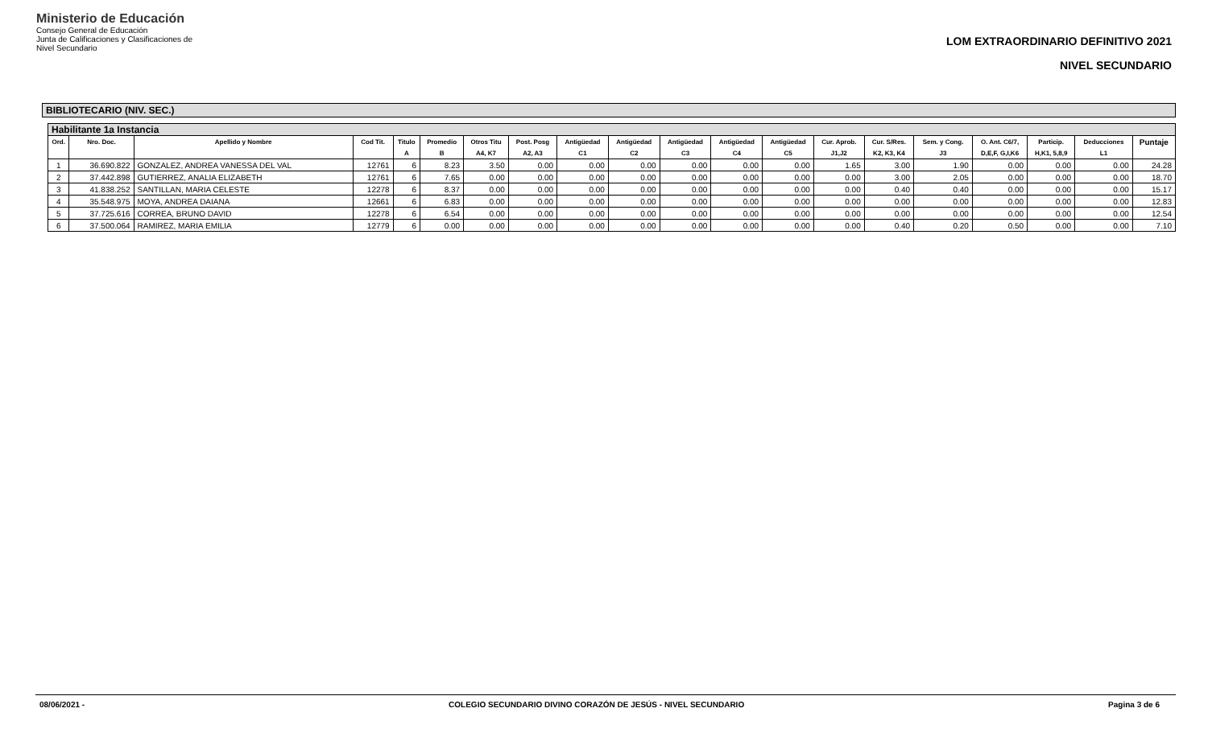Ministerio de Educación
Consejo General de Educación
Junta de Calificaciones y Clasificaciones de
Nivel Secundario
LOM EXTRAORDINARIO DEFINITIVO 2021
NIVEL SECUNDARIO
BIBLIOTECARIO (NIV. SEC.)
Habilitante 1a Instancia
| Ord. | Nro. Doc. | Apellido y Nombre | Cod Tit. | Titulo | Promedio | Otros Titu | Post. Posg | Antigüedad | Antigüedad | Antigüedad | Antigüedad | Antigüedad | Cur. Aprob. | Cur. S/Res. | Sem. y Cong. | O. Ant. C6/7, | Particip. | Deducciones | Puntaje |
| --- | --- | --- | --- | --- | --- | --- | --- | --- | --- | --- | --- | --- | --- | --- | --- | --- | --- | --- | --- |
| | | | | A | B | A4, K7 | A2, A3 | C1 | C2 | C3 | C4 | C5 | J1,J2 | K2, K3, K4 | J3 | D,E,F, G,I,K6 | H,K1, 5,8,9 | L1 | |
| 1 | 36.690.822 | GONZALEZ, ANDREA VANESSA DEL VAL | 12761 | 6 | 8.23 | 3.50 | 0.00 | 0.00 | 0.00 | 0.00 | 0.00 | 0.00 | 1.65 | 3.00 | 1.90 | 0.00 | 0.00 | 0.00 | 24.28 |
| 2 | 37.442.898 | GUTIERREZ, ANALIA ELIZABETH | 12761 | 6 | 7.65 | 0.00 | 0.00 | 0.00 | 0.00 | 0.00 | 0.00 | 0.00 | 0.00 | 3.00 | 2.05 | 0.00 | 0.00 | 0.00 | 18.70 |
| 3 | 41.838.252 | SANTILLAN, MARIA CELESTE | 12278 | 6 | 8.37 | 0.00 | 0.00 | 0.00 | 0.00 | 0.00 | 0.00 | 0.00 | 0.00 | 0.40 | 0.40 | 0.00 | 0.00 | 0.00 | 15.17 |
| 4 | 35.548.975 | MOYA, ANDREA DAIANA | 12661 | 6 | 6.83 | 0.00 | 0.00 | 0.00 | 0.00 | 0.00 | 0.00 | 0.00 | 0.00 | 0.00 | 0.00 | 0.00 | 0.00 | 0.00 | 12.83 |
| 5 | 37.725.616 | CORREA, BRUNO DAVID | 12278 | 6 | 6.54 | 0.00 | 0.00 | 0.00 | 0.00 | 0.00 | 0.00 | 0.00 | 0.00 | 0.00 | 0.00 | 0.00 | 0.00 | 0.00 | 12.54 |
| 6 | 37.500.064 | RAMIREZ, MARIA EMILIA | 12779 | 6 | 0.00 | 0.00 | 0.00 | 0.00 | 0.00 | 0.00 | 0.00 | 0.00 | 0.00 | 0.40 | 0.20 | 0.50 | 0.00 | 0.00 | 7.10 |
08/06/2021 - COLEGIO SECUNDARIO DIVINO CORAZÓN DE JESÚS - NIVEL SECUNDARIO Pagina 3 de 6